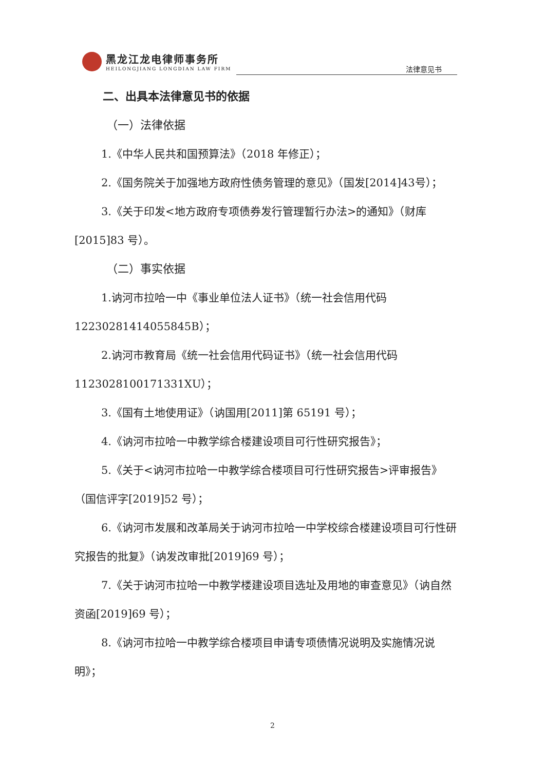黑龙江龙电律师事务所
HEILONGJIANG LONGDIAN LAW FIRM
法律意见书
二、出具本法律意见书的依据
（一）法律依据
1.《中华人民共和国预算法》（2018 年修正）；
2.《国务院关于加强地方政府性债务管理的意见》（国发[2014]43号）；
3.《关于印发<地方政府专项债券发行管理暂行办法>的通知》（财库[2015]83 号）。
（二）事实依据
1.讷河市拉哈一中《事业单位法人证书》（统一社会信用代码12230281414055845B）；
2.讷河市教育局《统一社会信用代码证书》（统一社会信用代码1123028100171331XU）；
3.《国有土地使用证》（讷国用[2011]第 65191 号）；
4.《讷河市拉哈一中教学综合楼建设项目可行性研究报告》；
5.《关于<讷河市拉哈一中教学综合楼项目可行性研究报告>评审报告》（国信评字[2019]52 号）；
6.《讷河市发展和改革局关于讷河市拉哈一中学校综合楼建设项目可行性研究报告的批复》（讷发改审批[2019]69 号）；
7.《关于讷河市拉哈一中教学楼建设项目选址及用地的审查意见》（讷自然资函[2019]69 号）；
8.《讷河市拉哈一中教学综合楼项目申请专项债情况说明及实施情况说明》；
2